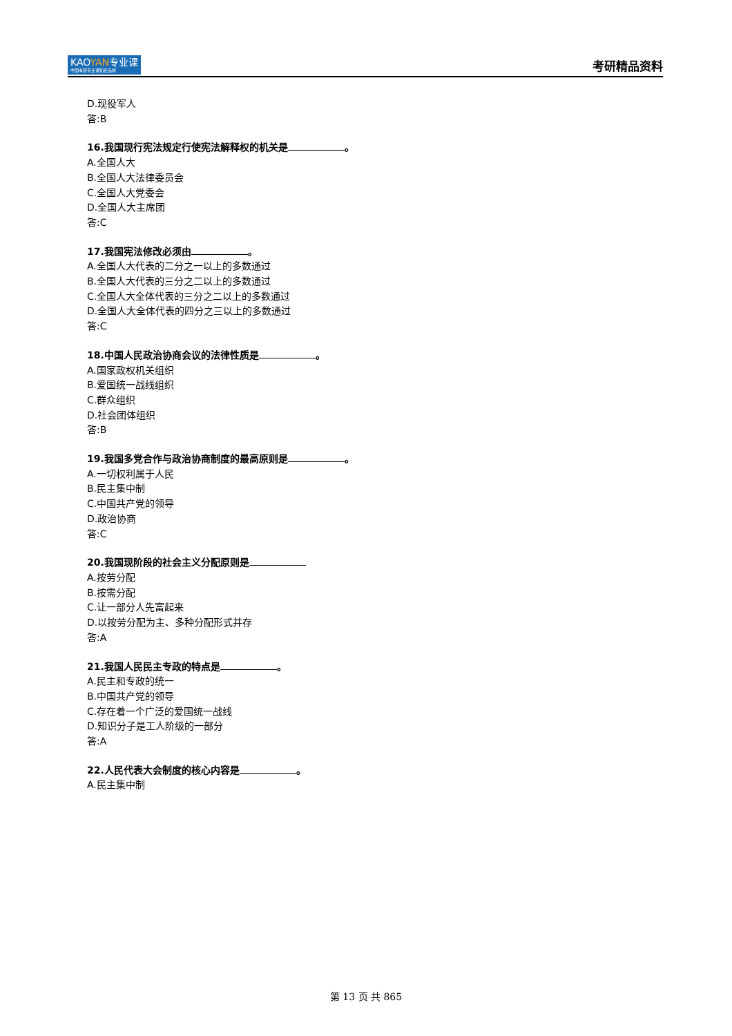KAOYAN专业课
中国考研专业课知名品牌
考研精品资料
D.现役军人
答:B
16.我国现行宪法规定行使宪法解释权的机关是 。
A.全国人大
B.全国人大法律委员会
C.全国人大党委会
D.全国人大主席团
答:C
17.我国宪法修改必须由 。
A.全国人大代表的二分之一以上的多数通过
B.全国人大代表的三分之二以上的多数通过
C.全国人大全体代表的三分之二以上的多数通过
D.全国人大全体代表的四分之三以上的多数通过
答:C
18.中国人民政治协商会议的法律性质是 。
A.国家政权机关组织
B.爱国统一战线组织
C.群众组织
D.社会团体组织
答:B
19.我国多党合作与政治协商制度的最高原则是 。
A.一切权利属于人民
B.民主集中制
C.中国共产党的领导
D.政治协商
答:C
20.我国现阶段的社会主义分配原则是
A.按劳分配
B.按需分配
C.让一部分人先富起来
D.以按劳分配为主、多种分配形式并存
答:A
21.我国人民民主专政的特点是 。
A.民主和专政的统一
B.中国共产党的领导
C.存在着一个广泛的爱国统一战线
D.知识分子是工人阶级的一部分
答:A
22.人民代表大会制度的核心内容是 。
A.民主集中制
第 13 页 共 865